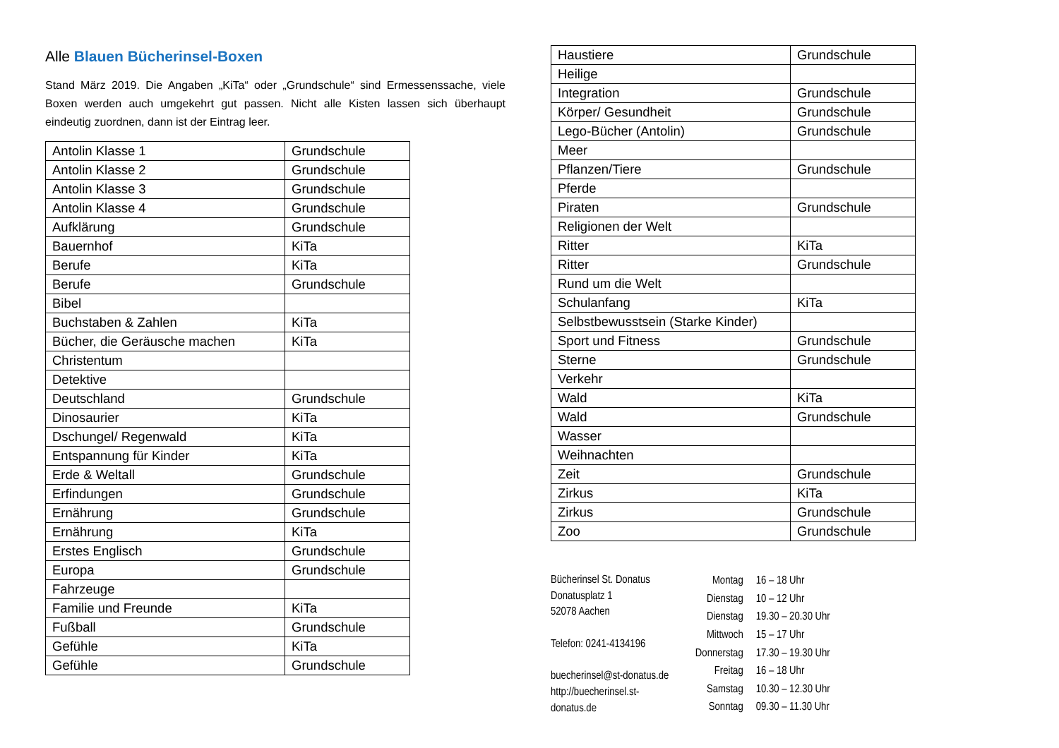Alle Blauen Bücherinsel-Boxen
Stand März 2019. Die Angaben „KiTa“ oder „Grundschule“ sind Ermessenssache, viele Boxen werden auch umgekehrt gut passen. Nicht alle Kisten lassen sich überhaupt eindeutig zuordnen, dann ist der Eintrag leer.
| Antolin Klasse 1 | Grundschule |
| Antolin Klasse 2 | Grundschule |
| Antolin Klasse 3 | Grundschule |
| Antolin Klasse 4 | Grundschule |
| Aufklärung | Grundschule |
| Bauernhof | KiTa |
| Berufe | KiTa |
| Berufe | Grundschule |
| Bibel | |
| Buchstaben & Zahlen | KiTa |
| Bücher, die Geräusche machen | KiTa |
| Christentum | |
| Detektive | |
| Deutschland | Grundschule |
| Dinosaurier | KiTa |
| Dschungel/ Regenwald | KiTa |
| Entspannung für Kinder | KiTa |
| Erde & Weltall | Grundschule |
| Erfindungen | Grundschule |
| Ernährung | Grundschule |
| Ernährung | KiTa |
| Erstes Englisch | Grundschule |
| Europa | Grundschule |
| Fahrzeuge | |
| Familie und Freunde | KiTa |
| Fußball | Grundschule |
| Gefühle | KiTa |
| Gefühle | Grundschule |
| Haustiere | Grundschule |
| Heilige | |
| Integration | Grundschule |
| Körper/ Gesundheit | Grundschule |
| Lego-Bücher (Antolin) | Grundschule |
| Meer | |
| Pflanzen/Tiere | Grundschule |
| Pferde | |
| Piraten | Grundschule |
| Religionen der Welt | |
| Ritter | KiTa |
| Ritter | Grundschule |
| Rund um die Welt | |
| Schulanfang | KiTa |
| Selbstbewusstsein (Starke Kinder) | |
| Sport und Fitness | Grundschule |
| Sterne | Grundschule |
| Verkehr | |
| Wald | KiTa |
| Wald | Grundschule |
| Wasser | |
| Weihnachten | |
| Zeit | Grundschule |
| Zirkus | KiTa |
| Zirkus | Grundschule |
| Zoo | Grundschule |
Bücherinsel St. Donatus
Donatusplatz 1
52078 Aachen
Telefon: 0241-4134196
buecherinsel@st-donatus.de
http://buecherinsel.st-donatus.de
| Montag | 16 – 18 Uhr |
| Dienstag | 10 – 12 Uhr |
| Dienstag | 19.30 – 20.30 Uhr |
| Mittwoch | 15 – 17 Uhr |
| Donnerstag | 17.30 – 19.30 Uhr |
| Freitag | 16 – 18 Uhr |
| Samstag | 10.30 – 12.30 Uhr |
| Sonntag | 09.30 – 11.30 Uhr |